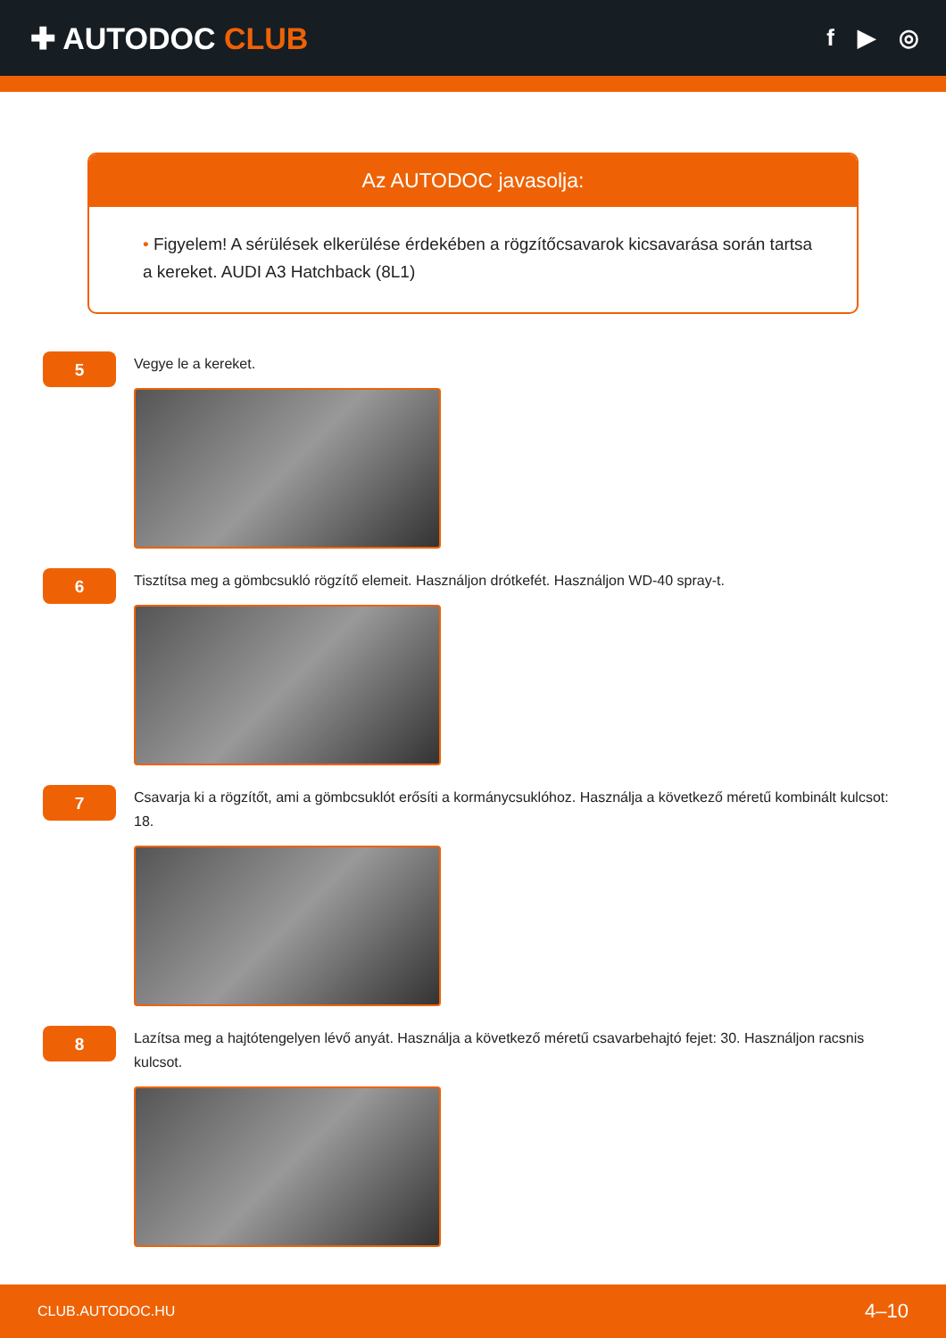✚ AUTODOC CLUB
f ▶ ◎
Az AUTODOC javasolja:
• Figyelem! A sérülések elkerülése érdekében a rögzítőcsavarok kicsavarása során tartsa a kereket. AUDI A3 Hatchback (8L1)
5
Vegye le a kereket.
6
Tisztítsa meg a gömbcsukló rögzítő elemeit. Használjon drótkefét. Használjon WD-40 spray-t.
7
Csavarja ki a rögzítőt, ami a gömbcsuklót erősíti a kormánycsuklóhoz. Használja a következő méretű kombinált kulcsot: 18.
8
Lazítsa meg a hajtótengelyen lévő anyát. Használja a következő méretű csavarbehajtó fejet: 30. Használjon racsnis kulcsot.
CLUB.AUTODOC.HU 4–10